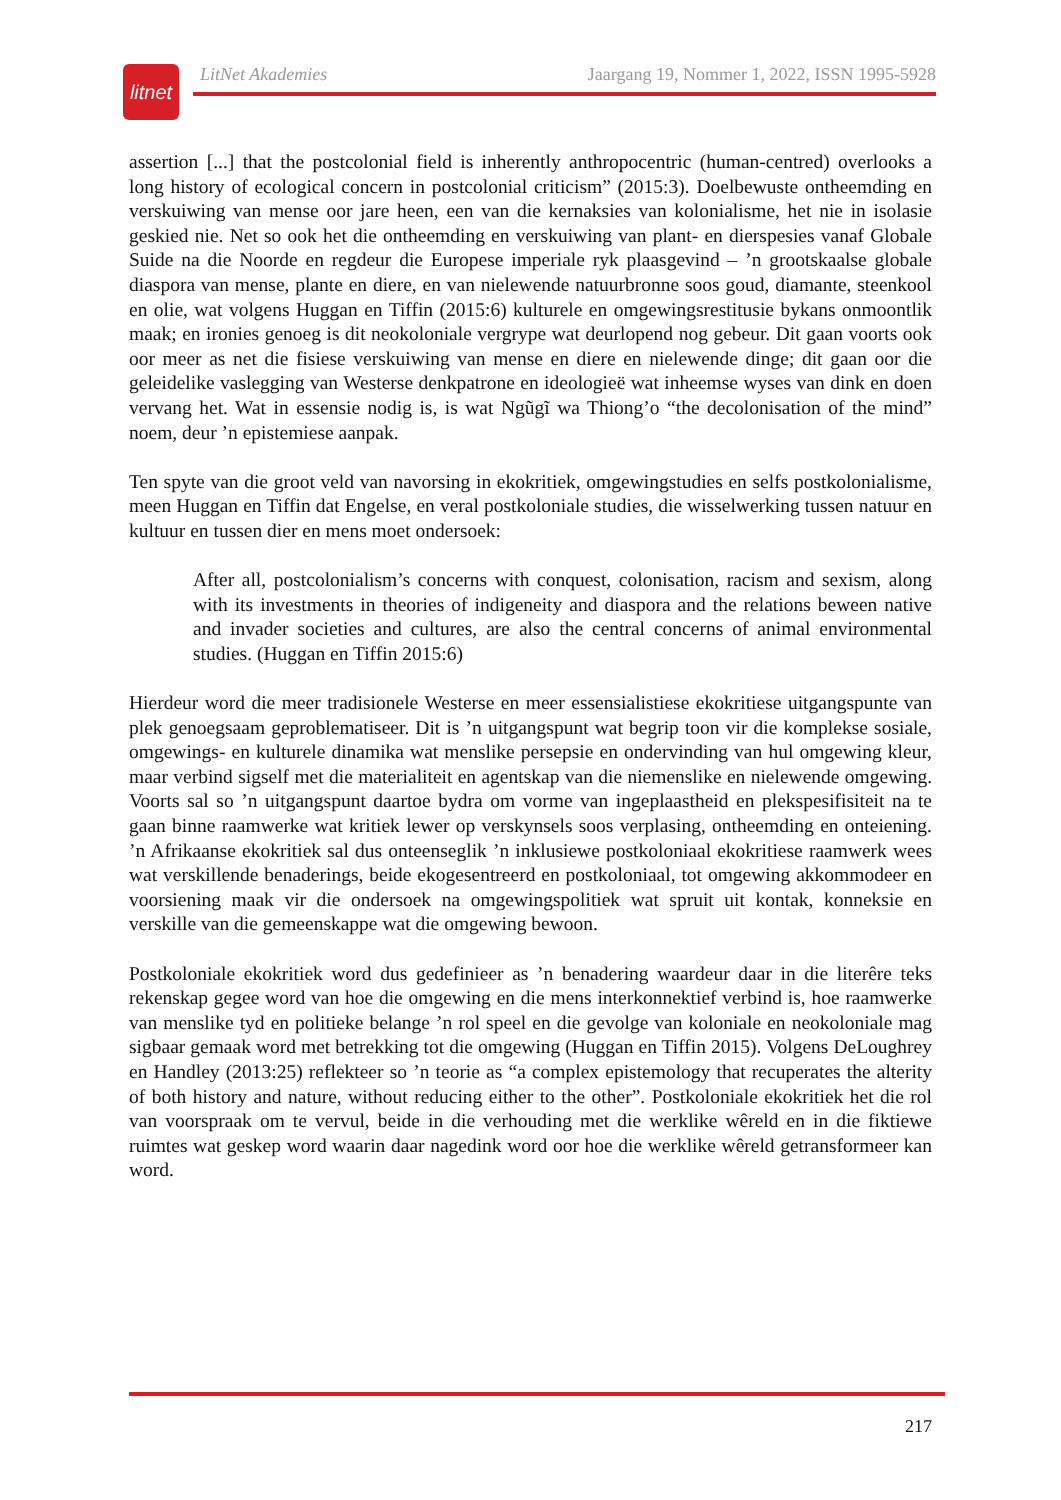litnet
LitNet Akademies Jaargang 19, Nommer 1, 2022, ISSN 1995-5928
assertion [...] that the postcolonial field is inherently anthropocentric (human-centred) overlooks a long history of ecological concern in postcolonial criticism” (2015:3). Doelbewuste ontheemding en verskuiwing van mense oor jare heen, een van die kernaksies van kolonialisme, het nie in isolasie geskied nie. Net so ook het die ontheemding en verskuiwing van plant- en dierspesies vanaf Globale Suide na die Noorde en regdeur die Europese imperiale ryk plaasgevind – ’n grootskaalse globale diaspora van mense, plante en diere, en van nielewende natuurbronne soos goud, diamante, steenkool en olie, wat volgens Huggan en Tiffin (2015:6) kulturele en omgewingsrestitusie bykans onmoontlik maak; en ironies genoeg is dit neokoloniale vergrype wat deurlopend nog gebeur. Dit gaan voorts ook oor meer as net die fisiese verskuiwing van mense en diere en nielewende dinge; dit gaan oor die geleidelike vaslegging van Westerse denkpatrone en ideologieë wat inheemse wyses van dink en doen vervang het. Wat in essensie nodig is, is wat Ngũgĩ wa Thiong’o “the decolonisation of the mind” noem, deur ’n epistemiese aanpak.
Ten spyte van die groot veld van navorsing in ekokritiek, omgewingstudies en selfs postkolonialisme, meen Huggan en Tiffin dat Engelse, en veral postkoloniale studies, die wisselwerking tussen natuur en kultuur en tussen dier en mens moet ondersoek:
After all, postcolonialism’s concerns with conquest, colonisation, racism and sexism, along with its investments in theories of indigeneity and diaspora and the relations beween native and invader societies and cultures, are also the central concerns of animal environmental studies. (Huggan en Tiffin 2015:6)
Hierdeur word die meer tradisionele Westerse en meer essensialistiese ekokritiese uitgangspunte van plek genoegsaam geproblematiseer. Dit is ’n uitgangspunt wat begrip toon vir die komplekse sosiale, omgewings- en kulturele dinamika wat menslike persepsie en ondervinding van hul omgewing kleur, maar verbind sigself met die materialiteit en agentskap van die niemenslike en nielewende omgewing. Voorts sal so ’n uitgangspunt daartoe bydra om vorme van ingeplaastheid en plekspesifisiteit na te gaan binne raamwerke wat kritiek lewer op verskynsels soos verplasing, ontheemding en onteiening. ’n Afrikaanse ekokritiek sal dus onteenseglik ’n inklusiewe postkoloniaal ekokritiese raamwerk wees wat verskillende benaderings, beide ekogesentreerd en postkoloniaal, tot omgewing akkommodeer en voorsiening maak vir die ondersoek na omgewingspolitiek wat spruit uit kontak, konneksie en verskille van die gemeenskappe wat die omgewing bewoon.
Postkoloniale ekokritiek word dus gedefinieer as ’n benadering waardeur daar in die literêre teks rekenskap gegee word van hoe die omgewing en die mens interkonnektief verbind is, hoe raamwerke van menslike tyd en politieke belange ’n rol speel en die gevolge van koloniale en neokoloniale mag sigbaar gemaak word met betrekking tot die omgewing (Huggan en Tiffin 2015). Volgens DeLoughrey en Handley (2013:25) reflekteer so ’n teorie as “a complex epistemology that recuperates the alterity of both history and nature, without reducing either to the other”. Postkoloniale ekokritiek het die rol van voorspraak om te vervul, beide in die verhouding met die werklike wêreld en in die fiktiewe ruimtes wat geskep word waarin daar nagedink word oor hoe die werklike wêreld getransformeer kan word.
217